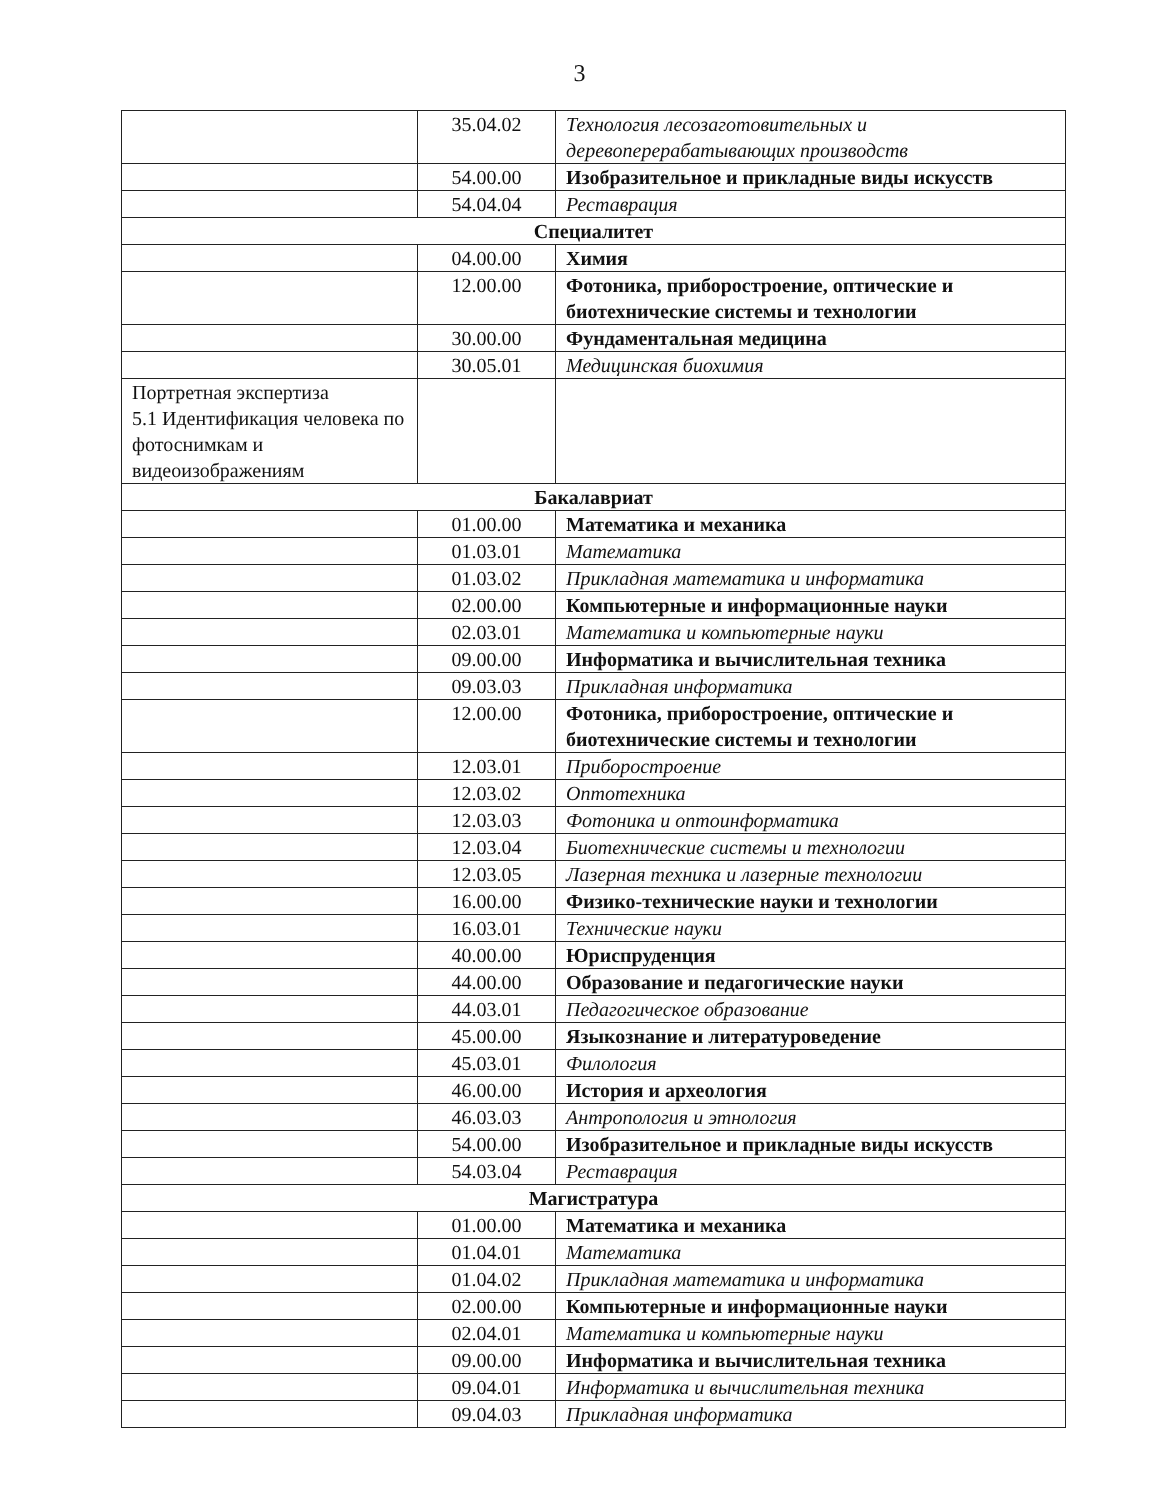3
| | 35.04.02 | Технология лесозаготовительных и деревоперерабатывающих производств |
| | 54.00.00 | Изобразительное и прикладные виды искусств |
| | 54.04.04 | Реставрация |
| Специалитет | | |
| | 04.00.00 | Химия |
| | 12.00.00 | Фотоника, приборостроение, оптические и биотехнические системы и технологии |
| | 30.00.00 | Фундаментальная медицина |
| | 30.05.01 | Медицинская биохимия |
| Портретная экспертиза 5.1 Идентификация человека по фотоснимкам и видеоизображениям | | |
| Бакалавриат | | |
| | 01.00.00 | Математика и механика |
| | 01.03.01 | Математика |
| | 01.03.02 | Прикладная математика и информатика |
| | 02.00.00 | Компьютерные и информационные науки |
| | 02.03.01 | Математика и компьютерные науки |
| | 09.00.00 | Информатика и вычислительная техника |
| | 09.03.03 | Прикладная информатика |
| | 12.00.00 | Фотоника, приборостроение, оптические и биотехнические системы и технологии |
| | 12.03.01 | Приборостроение |
| | 12.03.02 | Оптотехника |
| | 12.03.03 | Фотоника и оптоинформатика |
| | 12.03.04 | Биотехнические системы и технологии |
| | 12.03.05 | Лазерная техника и лазерные технологии |
| | 16.00.00 | Физико-технические науки и технологии |
| | 16.03.01 | Технические науки |
| | 40.00.00 | Юриспруденция |
| | 44.00.00 | Образование и педагогические науки |
| | 44.03.01 | Педагогическое образование |
| | 45.00.00 | Языкознание и литературоведение |
| | 45.03.01 | Филология |
| | 46.00.00 | История и археология |
| | 46.03.03 | Антропология и этнология |
| | 54.00.00 | Изобразительное и прикладные виды искусств |
| | 54.03.04 | Реставрация |
| Магистратура | | |
| | 01.00.00 | Математика и механика |
| | 01.04.01 | Математика |
| | 01.04.02 | Прикладная математика и информатика |
| | 02.00.00 | Компьютерные и информационные науки |
| | 02.04.01 | Математика и компьютерные науки |
| | 09.00.00 | Информатика и вычислительная техника |
| | 09.04.01 | Информатика и вычислительная техника |
| | 09.04.03 | Прикладная информатика |